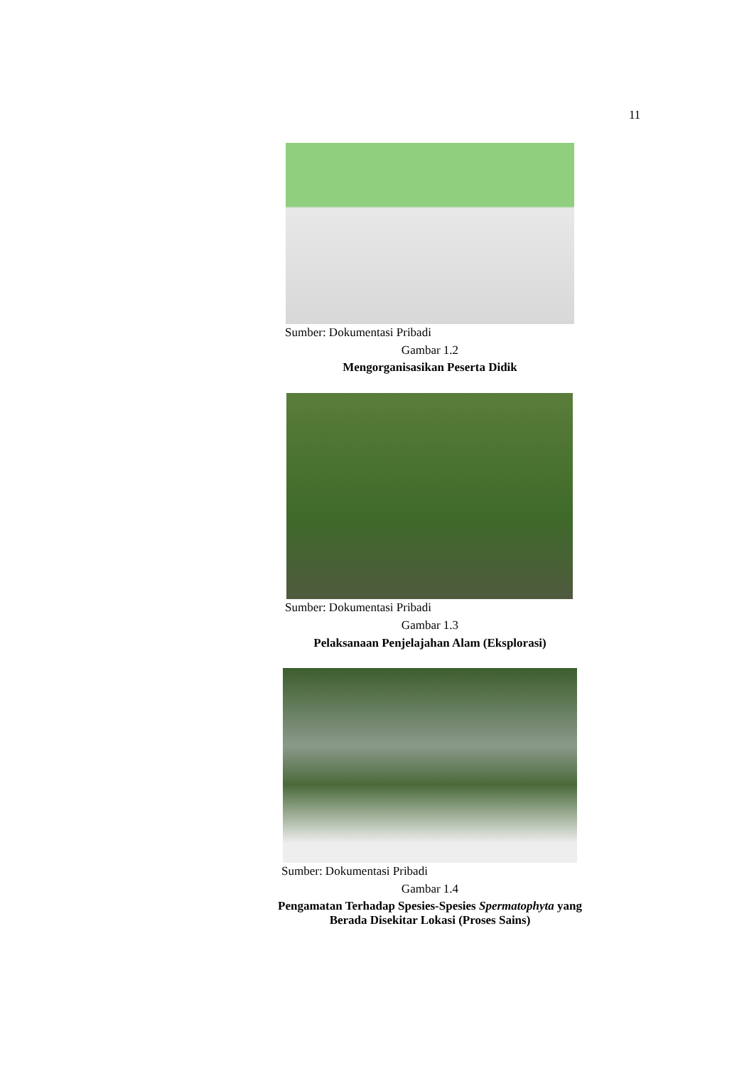11
Sumber: Dokumentasi Pribadi
Gambar 1.2
Mengorganisasikan Peserta Didik
Sumber: Dokumentasi Pribadi
Gambar 1.3
Pelaksanaan Penjelajahan Alam (Eksplorasi)
Sumber: Dokumentasi Pribadi
Gambar 1.4
Pengamatan Terhadap Spesies-Spesies Spermatophyta yang
Berada Disekitar Lokasi (Proses Sains)